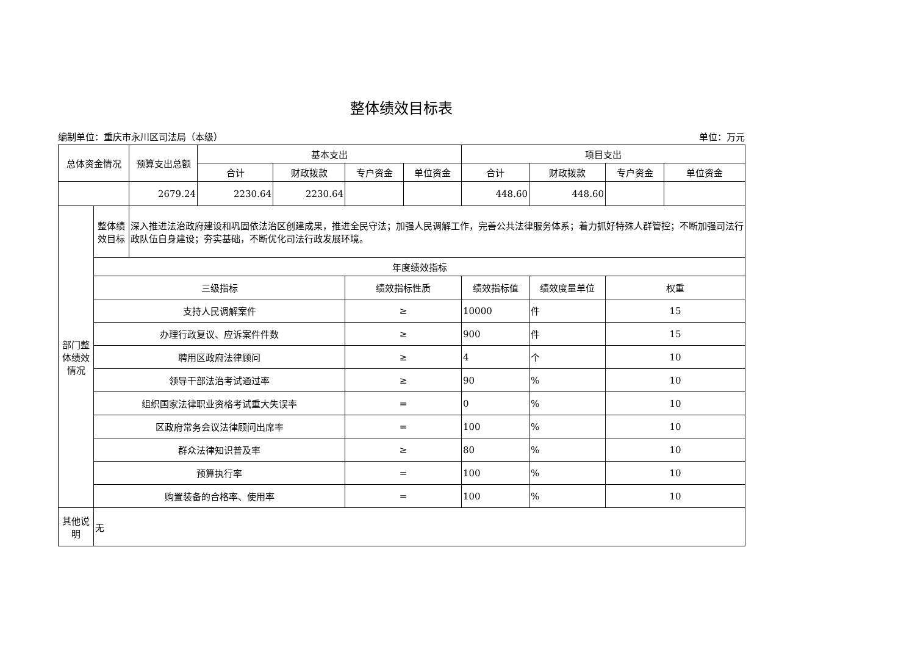整体绩效目标表
编制单位：重庆市永川区司法局（本级） 单位：万元
| 总体资金情况 | | 预算支出总额 | 基本支出 | | | | 项目支出 | | | |
| --- | --- | --- | --- | --- | --- | --- | --- | --- | --- | --- |
| | | | 合计 | 财政拨款 | 专户资金 | 单位资金 | 合计 | 财政拨款 | 专户资金 | 单位资金 |
| | | 2679.24 | 2230.64 | 2230.64 | | | 448.60 | 448.60 | | |
| 部门整体绩效情况 | 整体绩效目标 | 深入推进法治政府建设和巩固依法治区创建成果，推进全民守法；加强人民调解工作，完善公共法律服务体系；着力抓好特殊人群管控；不断加强司法行政队伍自身建设；夯实基础，不断优化司法行政发展环境。 | | | | | | | | |
| | 年度绩效指标 | | | | | | | | | |
| | 三级指标 | | | | 绩效指标性质 | | 绩效指标值 | 绩效度量单位 | 权重 | |
| | 支持人民调解案件 | | | | ≥ | | 10000 | 件 | 15 | |
| | 办理行政复议、应诉案件件数 | | | | ≥ | | 900 | 件 | 15 | |
| | 聘用区政府法律顾问 | | | | ≥ | | 4 | 个 | 10 | |
| | 领导干部法治考试通过率 | | | | ≥ | | 90 | % | 10 | |
| | 组织国家法律职业资格考试重大失误率 | | | | = | | 0 | % | 10 | |
| | 区政府常务会议法律顾问出席率 | | | | = | | 100 | % | 10 | |
| | 群众法律知识普及率 | | | | ≥ | | 80 | % | 10 | |
| | 预算执行率 | | | | = | | 100 | % | 10 | |
| | 购置装备的合格率、使用率 | | | | = | | 100 | % | 10 | |
| 其他说明 | 无 | | | | | | | | | |